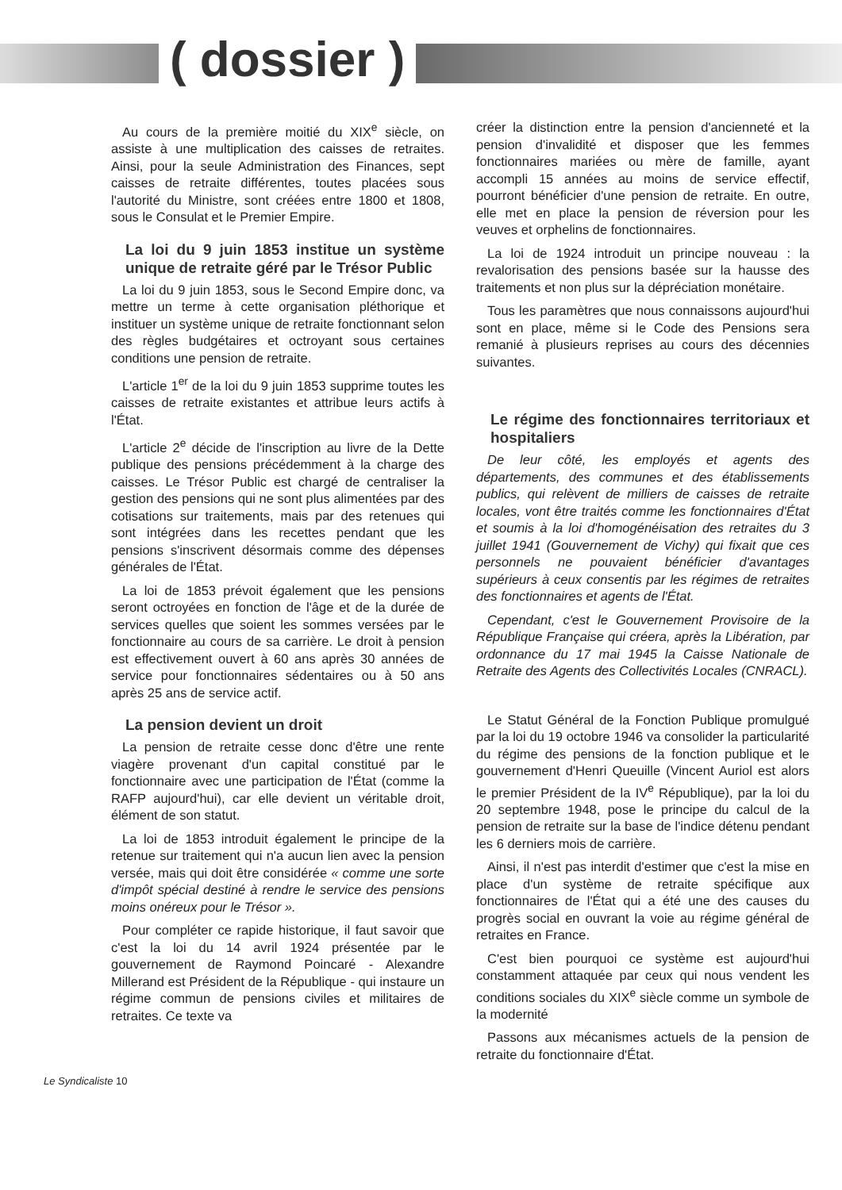( dossier )
Au cours de la première moitié du XIX<sup>e</sup> siècle, on assiste à une multiplication des caisses de retraites. Ainsi, pour la seule Administration des Finances, sept caisses de retraite différentes, toutes placées sous l'autorité du Ministre, sont créées entre 1800 et 1808, sous le Consulat et le Premier Empire.
La loi du 9 juin 1853 institue un système unique de retraite géré par le Trésor Public
La loi du 9 juin 1853, sous le Second Empire donc, va mettre un terme à cette organisation pléthorique et instituer un système unique de retraite fonctionnant selon des règles budgétaires et octroyant sous certaines conditions une pension de retraite.
L'article 1<sup>er</sup> de la loi du 9 juin 1853 supprime toutes les caisses de retraite existantes et attribue leurs actifs à l'État.
L'article 2<sup>e</sup> décide de l'inscription au livre de la Dette publique des pensions précédemment à la charge des caisses. Le Trésor Public est chargé de centraliser la gestion des pensions qui ne sont plus alimentées par des cotisations sur traitements, mais par des retenues qui sont intégrées dans les recettes pendant que les pensions s'inscrivent désormais comme des dépenses générales de l'État.
La loi de 1853 prévoit également que les pensions seront octroyées en fonction de l'âge et de la durée de services quelles que soient les sommes versées par le fonctionnaire au cours de sa carrière. Le droit à pension est effectivement ouvert à 60 ans après 30 années de service pour fonctionnaires sédentaires ou à 50 ans après 25 ans de service actif.
La pension devient un droit
La pension de retraite cesse donc d'être une rente viagère provenant d'un capital constitué par le fonctionnaire avec une participation de l'État (comme la RAFP aujourd'hui), car elle devient un véritable droit, élément de son statut.
La loi de 1853 introduit également le principe de la retenue sur traitement qui n'a aucun lien avec la pension versée, mais qui doit être considérée « comme une sorte d'impôt spécial destiné à rendre le service des pensions moins onéreux pour le Trésor ».
Pour compléter ce rapide historique, il faut savoir que c'est la loi du 14 avril 1924 présentée par le gouvernement de Raymond Poincaré - Alexandre Millerand est Président de la République - qui instaure un régime commun de pensions civiles et militaires de retraites. Ce texte va
créer la distinction entre la pension d'ancienneté et la pension d'invalidité et disposer que les femmes fonctionnaires mariées ou mère de famille, ayant accompli 15 années au moins de service effectif, pourront bénéficier d'une pension de retraite. En outre, elle met en place la pension de réversion pour les veuves et orphelins de fonctionnaires.
La loi de 1924 introduit un principe nouveau : la revalorisation des pensions basée sur la hausse des traitements et non plus sur la dépréciation monétaire.
Tous les paramètres que nous connaissons aujourd'hui sont en place, même si le Code des Pensions sera remanié à plusieurs reprises au cours des décennies suivantes.
Le régime des fonctionnaires territoriaux et hospitaliers
De leur côté, les employés et agents des départements, des communes et des établissements publics, qui relèvent de milliers de caisses de retraite locales, vont être traités comme les fonctionnaires d'État et soumis à la loi d'homogénéisation des retraites du 3 juillet 1941 (Gouvernement de Vichy) qui fixait que ces personnels ne pouvaient bénéficier d'avantages supérieurs à ceux consentis par les régimes de retraites des fonctionnaires et agents de l'État.
Cependant, c'est le Gouvernement Provisoire de la République Française qui créera, après la Libération, par ordonnance du 17 mai 1945 la Caisse Nationale de Retraite des Agents des Collectivités Locales (CNRACL).
Le Statut Général de la Fonction Publique promulgué par la loi du 19 octobre 1946 va consolider la particularité du régime des pensions de la fonction publique et le gouvernement d'Henri Queuille (Vincent Auriol est alors le premier Président de la IV<sup>e</sup> République), par la loi du 20 septembre 1948, pose le principe du calcul de la pension de retraite sur la base de l'indice détenu pendant les 6 derniers mois de carrière.
Ainsi, il n'est pas interdit d'estimer que c'est la mise en place d'un système de retraite spécifique aux fonctionnaires de l'État qui a été une des causes du progrès social en ouvrant la voie au régime général de retraites en France.
C'est bien pourquoi ce système est aujourd'hui constamment attaquée par ceux qui nous vendent les conditions sociales du XIX<sup>e</sup> siècle comme un symbole de la modernité
Passons aux mécanismes actuels de la pension de retraite du fonctionnaire d'État.
Le Syndicaliste 10